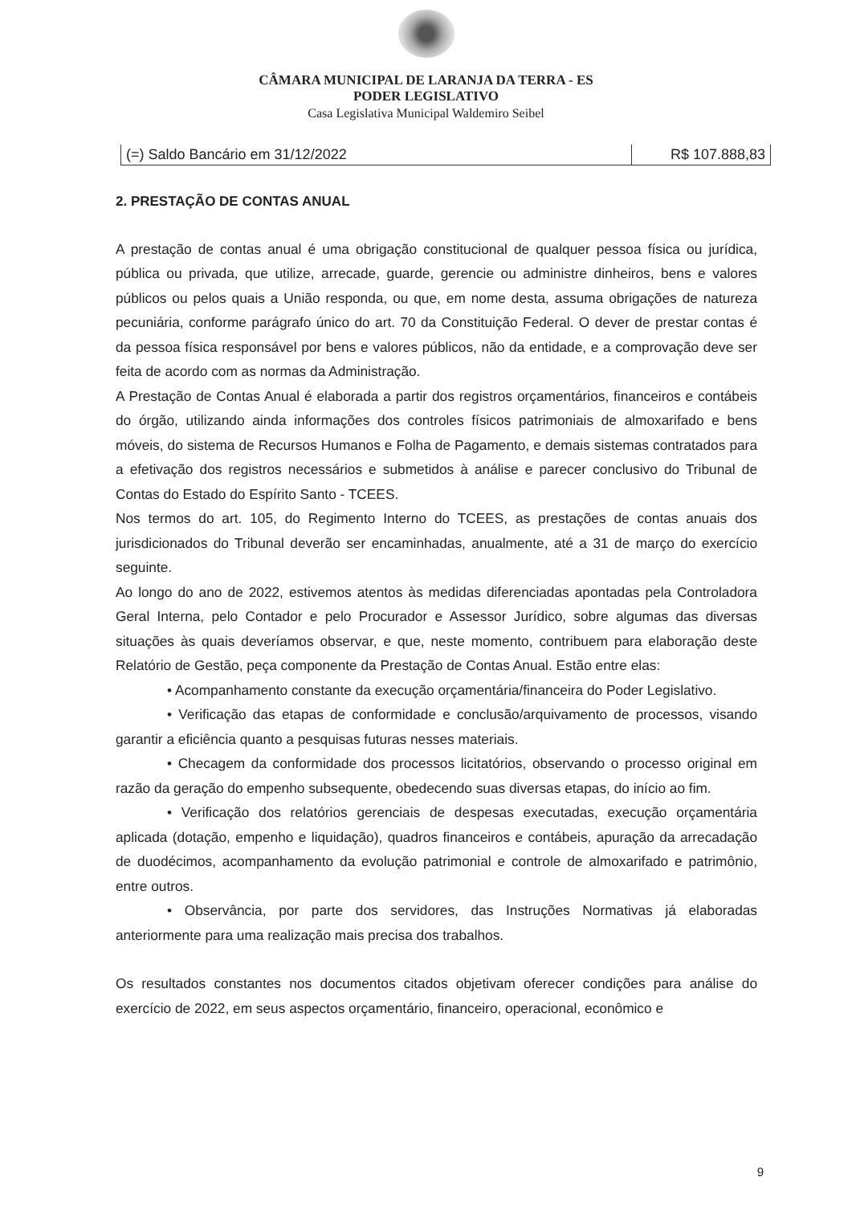CÂMARA MUNICIPAL DE LARANJA DA TERRA - ES
PODER LEGISLATIVO
Casa Legislativa Municipal Waldemiro Seibel
| (=) Saldo Bancário em 31/12/2022 | R$ 107.888,83 |
2. PRESTAÇÃO DE CONTAS ANUAL
A prestação de contas anual é uma obrigação constitucional de qualquer pessoa física ou jurídica, pública ou privada, que utilize, arrecade, guarde, gerencie ou administre dinheiros, bens e valores públicos ou pelos quais a União responda, ou que, em nome desta, assuma obrigações de natureza pecuniária, conforme parágrafo único do art. 70 da Constituição Federal. O dever de prestar contas é da pessoa física responsável por bens e valores públicos, não da entidade, e a comprovação deve ser feita de acordo com as normas da Administração.
A Prestação de Contas Anual é elaborada a partir dos registros orçamentários, financeiros e contábeis do órgão, utilizando ainda informações dos controles físicos patrimoniais de almoxarifado e bens móveis, do sistema de Recursos Humanos e Folha de Pagamento, e demais sistemas contratados para a efetivação dos registros necessários e submetidos à análise e parecer conclusivo do Tribunal de Contas do Estado do Espírito Santo - TCEES.
Nos termos do art. 105, do Regimento Interno do TCEES, as prestações de contas anuais dos jurisdicionados do Tribunal deverão ser encaminhadas, anualmente, até a 31 de março do exercício seguinte.
Ao longo do ano de 2022, estivemos atentos às medidas diferenciadas apontadas pela Controladora Geral Interna, pelo Contador e pelo Procurador e Assessor Jurídico, sobre algumas das diversas situações às quais deveríamos observar, e que, neste momento, contribuem para elaboração deste Relatório de Gestão, peça componente da Prestação de Contas Anual. Estão entre elas:
• Acompanhamento constante da execução orçamentária/financeira do Poder Legislativo.
• Verificação das etapas de conformidade e conclusão/arquivamento de processos, visando garantir a eficiência quanto a pesquisas futuras nesses materiais.
• Checagem da conformidade dos processos licitatórios, observando o processo original em razão da geração do empenho subsequente, obedecendo suas diversas etapas, do início ao fim.
• Verificação dos relatórios gerenciais de despesas executadas, execução orçamentária aplicada (dotação, empenho e liquidação), quadros financeiros e contábeis, apuração da arrecadação de duodécimos, acompanhamento da evolução patrimonial e controle de almoxarifado e patrimônio, entre outros.
• Observância, por parte dos servidores, das Instruções Normativas já elaboradas anteriormente para uma realização mais precisa dos trabalhos.
Os resultados constantes nos documentos citados objetivam oferecer condições para análise do exercício de 2022, em seus aspectos orçamentário, financeiro, operacional, econômico e
9